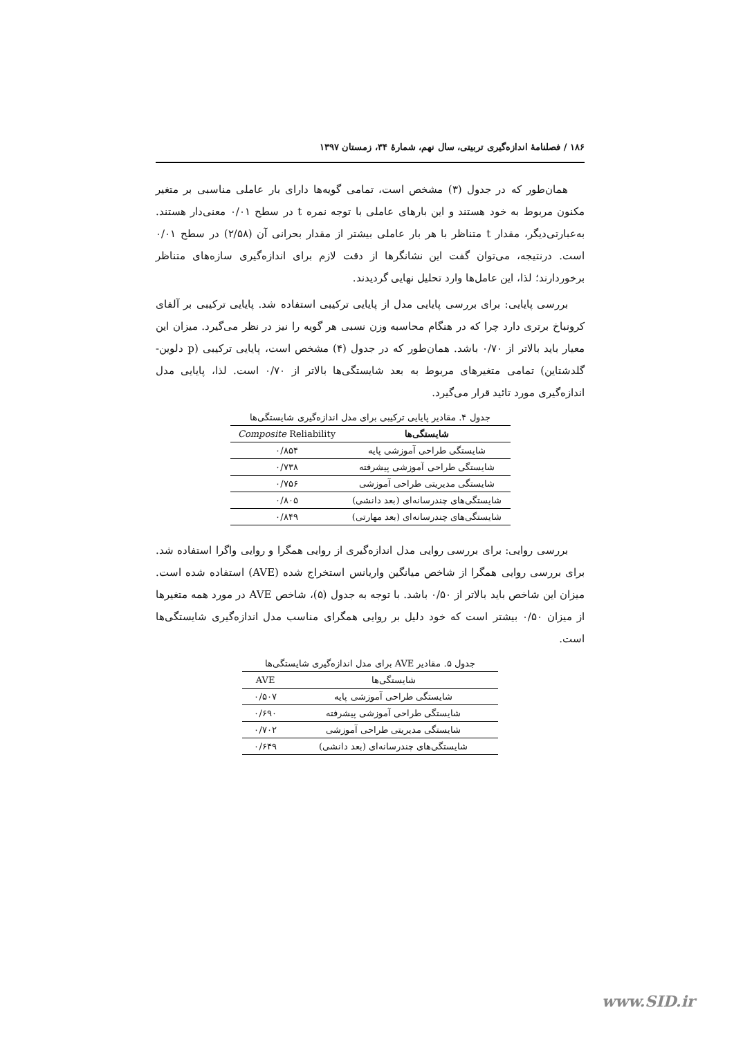۱۸۶ / فصلنامهٔ اندازه‌گیری تربیتی، سال نهم، شمارهٔ ۳۴، زمستان ۱۳۹۷
همان‌طور که در جدول (۳) مشخص است، تمامی گویه‌ها دارای بار عاملی مناسبی بر متغیر مکنون مربوط به خود هستند و این بارهای عاملی با توجه نمره t در سطح ۰/۰۱ معنی‌دار هستند. به‌عبارتی‌دیگر، مقدار t متناظر با هر بار عاملی بیشتر از مقدار بحرانی آن (۲/۵۸) در سطح ۰/۰۱ است. درنتیجه، می‌توان گفت این نشانگرها از دقت لازم برای اندازه‌گیری سازه‌های متناظر برخوردارند؛ لذا، این عامل‌ها وارد تحلیل نهایی گردیدند.
بررسی پایایی: برای بررسی پایایی مدل از پایایی ترکیبی استفاده شد. پایایی ترکیبی بر آلفای کرونباخ برتری دارد چرا که در هنگام محاسبه وزن نسبی هر گویه را نیز در نظر می‌گیرد. میزان این معیار باید بالاتر از ۰/۷۰ باشد. همان‌طور که در جدول (۴) مشخص است، پایایی ترکیبی (p دلوین-گلدشتاین) تمامی متغیرهای مربوط به بعد شایستگی‌ها بالاتر از ۰/۷۰ است. لذا، پایایی مدل اندازه‌گیری مورد تائید قرار می‌گیرد.
جدول ۴. مقادیر پایایی ترکیبی برای مدل اندازه‌گیری شایستگی‌ها
| شایستگی‌ها | Composite Reliability |
| --- | --- |
| شایستگی طراحی آموزشی پایه | ۰/۸۵۴ |
| شایستگی طراحی آموزشی پیشرفته | ۰/۷۳۸ |
| شایستگی مدیریتی طراحی آموزشی | ۰/۷۵۶ |
| شایستگی‌های چندرسانه‌ای (بعد دانشی) | ۰/۸۰۵ |
| شایستگی‌های چندرسانه‌ای (بعد مهارتی) | ۰/۸۴۹ |
بررسی روایی: برای بررسی روایی مدل اندازه‌گیری از روایی همگرا و روایی واگرا استفاده شد. برای بررسی روایی همگرا از شاخص میانگین واریانس استخراج شده (AVE) استفاده شده است. میزان این شاخص باید بالاتر از ۰/۵۰ باشد. با توجه به جدول (۵)، شاخص AVE در مورد همه متغیرها از میزان ۰/۵۰ بیشتر است که خود دلیل بر روایی همگرای مناسب مدل اندازه‌گیری شایستگی‌ها است.
جدول ۵. مقادیر AVE برای مدل اندازه‌گیری شایستگی‌ها
| شایستگی‌ها | AVE |
| --- | --- |
| شایستگی طراحی آموزشی پایه | ۰/۵۰۷ |
| شایستگی طراحی آموزشی پیشرفته | ۰/۶۹۰ |
| شایستگی مدیریتی طراحی آموزشی | ۰/۷۰۲ |
| شایستگی‌های چندرسانه‌ای (بعد دانشی) | ۰/۶۴۹ |
www.SID.ir